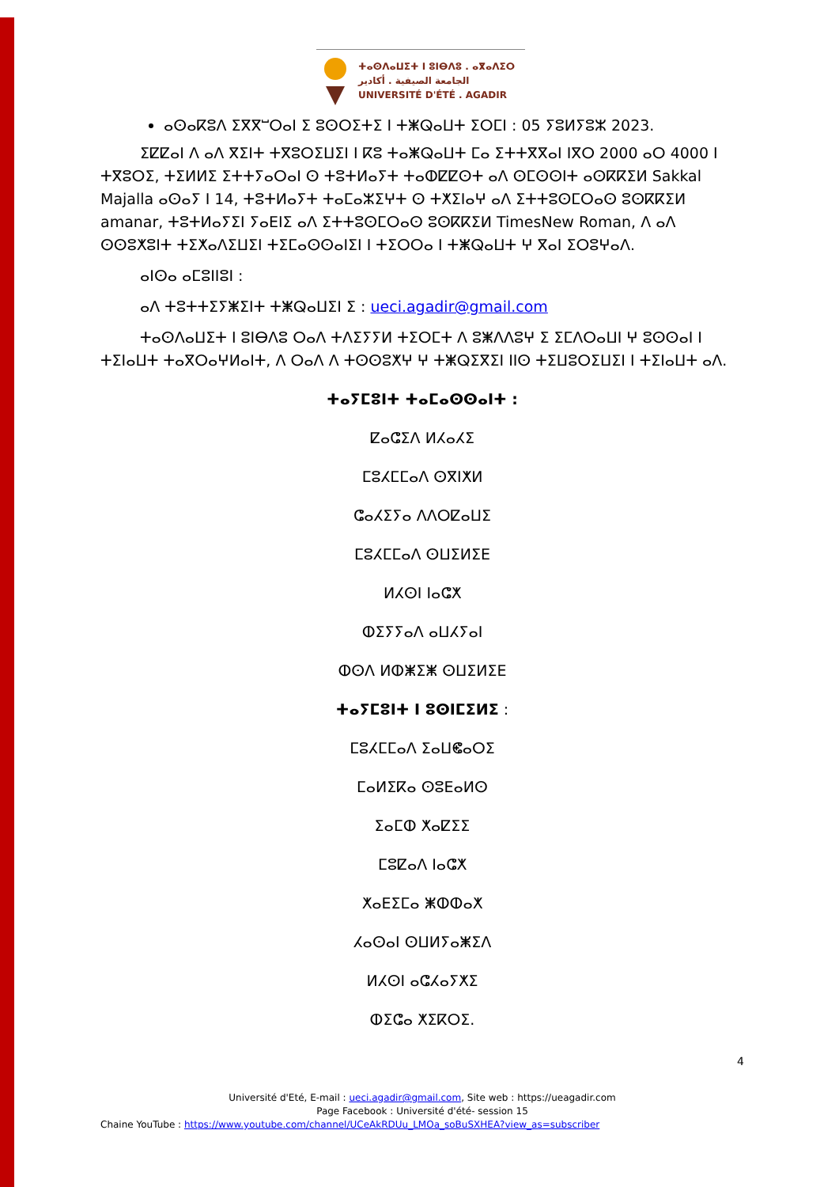ⵜⴰⵙⴷⴰⵡⵉⵜ ⵏ ⵓⵏⴱⴷⵓ . ⴰⴳⴰⴷⵉⵔ
الجامعة الصيفية . أكادير
UNIVERSITÉ D'ÉTÉ . AGADIR
ⴰⵙⴰⴽⵓⴷ ⵉⴳⴳⵯⵔⴰⵏ ⵉ ⵓⵙⵔⵉⵜⵉ ⵏ ⵜⵥⵕⴰⵡⵜ ⵉⵔⵎⵏ : 05 ⵢⵓⵍⵢⵓⵣ 2023.
ⵉⵇⵇⴰⵏ ⴷ ⴰⴷ ⴳⵉⵏⵜ ⵜⴳⵓⵔⵉⵡⵉⵏ ⵏ ⴽⵓ ⵜⴰⵥⵕⴰⵡⵜ ⵎⴰ ⵉⵜⵜⴳⴳⴰⵏ ⵏⴳⵔ 2000 ⴰⵔ 4000 ⵏ ⵜⴳⵓⵔⵉ, ⵜⵉⵍⵍⵉ ⵉⵜⵜⵢⴰⵔⴰⵏ ⵙ ⵜⵓⵜⵍⴰⵢⵜ ⵜⴰⵀⵇⵇⵙⵜ ⴰⴷ ⵙⵎⵙⵙⵏⵜ ⴰⵙⴽⴽⵉⵍ Sakkal Majalla ⴰⵙⴰⵢ ⵏ 14, ⵜⵓⵜⵍⴰⵢⵜ ⵜⴰⵎⴰⵣⵉⵖⵜ ⵙ ⵜⵅⵉⵏⴰⵖ ⴰⴷ ⵉⵜⵜⵓⵙⵎⵔⴰⵙ ⵓⵙⴽⴽⵉⵍ amanar, ⵜⵓⵜⵍⴰⵢⵉⵏ ⵢⴰⴹⵏⵉ ⴰⴷ ⵉⵜⵜⵓⵙⵎⵔⴰⵙ ⵓⵙⴽⴽⵉⵍ TimesNew Roman, ⴷ ⴰⴷ ⵙⵙⵓⵅⵓⵏⵜ ⵜⵉⵅⴰⴷⵉⵡⵉⵏ ⵜⵉⵎⴰⵙⵙⴰⵏⵉⵏ ⵏ ⵜⵉⵔⵔⴰ ⵏ ⵜⵥⵕⴰⵡⵜ ⵖ ⴳⴰⵏ ⵉⵔⵓⵖⴰⴷ.
ⴰⵏⵙⴰ ⴰⵎⵓⵏⵏⵓⵏ :
ⴰⴷ ⵜⵓⵜⵜⵉⵢⵥⵉⵏⵜ ⵜⵥⵕⴰⵡⵉⵏ ⵉ : ueci.agadir@gmail.com
ⵜⴰⵙⴷⴰⵡⵉⵜ ⵏ ⵓⵏⴱⴷⵓ ⵔⴰⴷ ⵜⴷⵉⵢⵢⵍ ⵜⵉⵔⵎⵜ ⴷ ⵓⵥⴷⴷⵓⵖ ⵉ ⵉⵎⴷⵔⴰⵡⵏ ⵖ ⵓⵙⵙⴰⵏ ⵏ ⵜⵉⵏⴰⵡⵜ ⵜⴰⴳⵔⴰⵖⵍⴰⵏⵜ, ⴷ ⵔⴰⴷ ⴷ ⵜⵙⵙⵓⵅⵖ ⵖ ⵜⵥⵕⵉⴳⵉⵏ ⵏⵏⵙ ⵜⵉⵡⵓⵔⵉⵡⵉⵏ ⵏ ⵜⵉⵏⴰⵡⵜ ⴰⴷ.
ⵜⴰⵢⵎⵓⵏⵜ ⵜⴰⵎⴰⵙⵙⴰⵏⵜ :
ⵇⴰⵛⵉⴷ ⵍⵃⴰⵃⵉ
ⵎⵓⵃⵎⵎⴰⴷ ⵙⴳⵏⵅⵍ
ⵛⴰⵃⵉⵢⴰ ⴷⴷⵔⵇⴰⵡⵉ
ⵎⵓⵃⵎⵎⴰⴷ ⵙⵡⵉⵍⵉⴹ
ⵍⵃⵙⵏ ⵏⴰⵛⵅ
ⵀⵉⵢⵢⴰⴷ ⴰⵡⵃⵢⴰⵏ
ⵀⵙⴷ ⵍⵀⵥⵉⵥ ⵙⵡⵉⵍⵉⴹ
ⵜⴰⵢⵎⵓⵏⵜ ⵏ ⵓⵙⵏⵎⵉⵍⵉ :
ⵎⵓⵃⵎⵎⴰⴷ ⵉⴰⵡⵞⴰⵔⵉ
ⵎⴰⵍⵉⴽⴰ ⵙⵓⴹⴰⵍⵙ
ⵉⴰⵎⵀ ⵅⴰⵇⵉⵉ
ⵎⵓⵇⴰⴷ ⵏⴰⵛⵅ
ⵅⴰⴹⵉⵎⴰ ⵥⵀⵀⴰⵅ
ⵃⴰⵙⴰⵏ ⵙⵡⵍⵢⴰⵥⵉⴷ
ⵍⵃⵙⵏ ⴰⵛⵃⴰⵢⵅⵉ
ⵀⵉⵛⴰ ⵅⵉⴽⵔⵉ.
4
Université d'Eté, E-mail : ueci.agadir@gmail.com, Site web : https://ueagadir.com
Page Facebook : Université d'été- session 15
Chaine YouTube : https://www.youtube.com/channel/UCeAkRDUu_LMOa_soBuSXHEA?view_as=subscriber